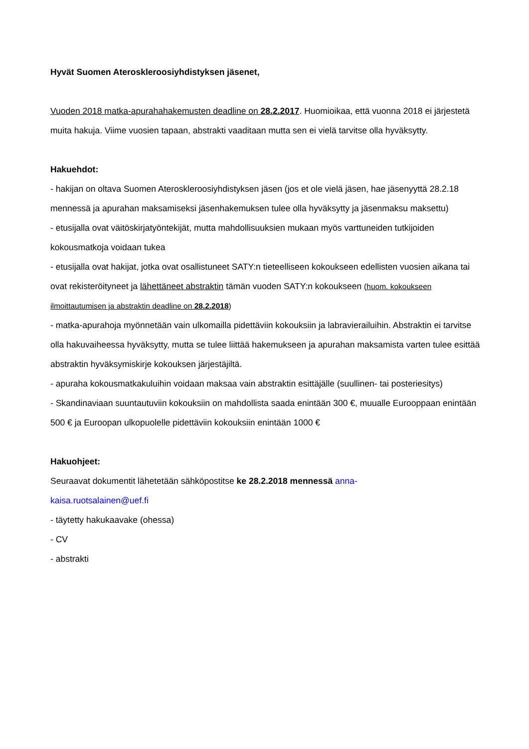Hyvät Suomen Ateroskleroosiyhdistyksen jäsenet,
Vuoden 2018 matka-apurahahakemusten deadline on 28.2.2017. Huomioikaa, että vuonna 2018 ei järjestetä muita hakuja. Viime vuosien tapaan, abstrakti vaaditaan mutta sen ei vielä tarvitse olla hyväksytty.
Hakuehdot:
- hakijan on oltava Suomen Ateroskleroosiyhdistyksen jäsen (jos et ole vielä jäsen, hae jäsenyyttä 28.2.18 mennessä ja apurahan maksamiseksi jäsenhakemuksen tulee olla hyväksytty ja jäsenmaksu maksettu)
- etusijalla ovat väitöskirjatyöntekijät, mutta mahdollisuuksien mukaan myös varttuneiden tutkijoiden kokousmatkoja voidaan tukea
- etusijalla ovat hakijat, jotka ovat osallistuneet SATY:n tieteelliseen kokoukseen edellisten vuosien aikana tai ovat rekisteröityneet ja lähettäneet abstraktin tämän vuoden SATY:n kokoukseen (huom. kokoukseen ilmoittautumisen ja abstraktin deadline on 28.2.2018)
- matka-apurahoja myönnetään vain ulkomailla pidettäviin kokouksiin ja labravierailuihin. Abstraktin ei tarvitse olla hakuvaiheessa hyväksytty, mutta se tulee liittää hakemukseen ja apurahan maksamista varten tulee esittää abstraktin hyväksymiskirje kokouksen järjestäjiltä.
- apuraha kokousmatkakuluihin voidaan maksaa vain abstraktin esittäjälle (suullinen- tai posteriesitys)
- Skandinaviaan suuntautuviin kokouksiin on mahdollista saada enintään 300 €, muualle Eurooppaan enintään 500 € ja Euroopan ulkopuolelle pidettäviin kokouksiin enintään 1000 €
Hakuohjeet:
Seuraavat dokumentit lähetetään sähköpostitse ke 28.2.2018 mennessä anna-
kaisa.ruotsalainen@uef.fi
- täytetty hakukaavake (ohessa)
- CV
- abstrakti